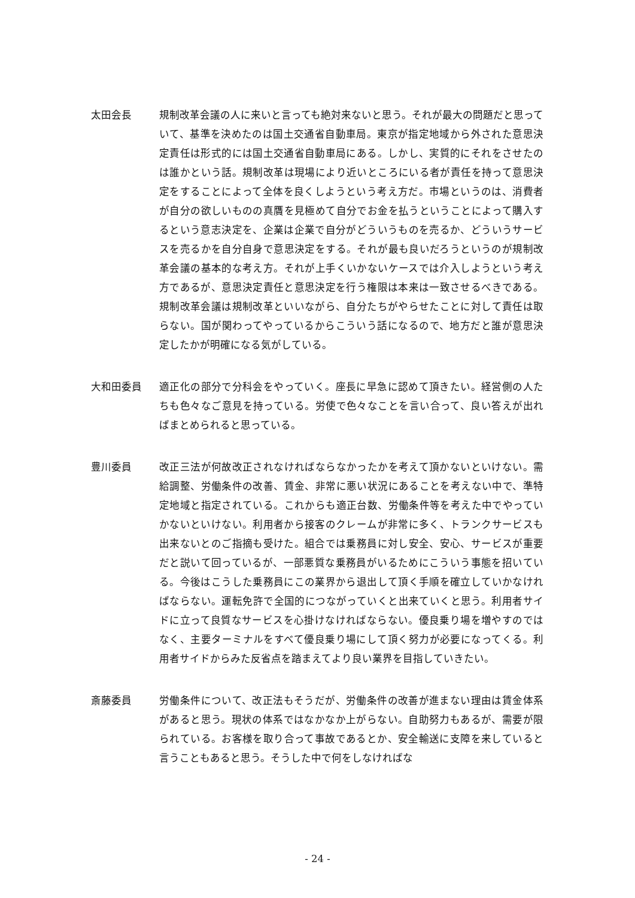太田会長 規制改革会議の人に来いと言っても絶対来ないと思う。それが最大の問題だと思っていて、基準を決めたのは国土交通省自動車局。東京が指定地域から外された意思決定責任は形式的には国土交通省自動車局にある。しかし、実質的にそれをさせたのは誰かという話。規制改革は現場により近いところにいる者が責任を持って意思決定をすることによって全体を良くしようという考え方だ。市場というのは、消費者が自分の欲しいものの真贋を見極めて自分でお金を払うということによって購入するという意志決定を、企業は企業で自分がどういうものを売るか、どういうサービスを売るかを自分自身で意思決定をする。それが最も良いだろうというのが規制改革会議の基本的な考え方。それが上手くいかないケースでは介入しようという考え方であるが、意思決定責任と意思決定を行う権限は本来は一致させるべきである。規制改革会議は規制改革といいながら、自分たちがやらせたことに対して責任は取らない。国が関わってやっているからこういう話になるので、地方だと誰が意思決定したかが明確になる気がしている。
大和田委員 適正化の部分で分科会をやっていく。座長に早急に認めて頂きたい。経営側の人たちも色々なご意見を持っている。労使で色々なことを言い合って、良い答えが出ればまとめられると思っている。
豊川委員 改正三法が何故改正されなければならなかったかを考えて頂かないといけない。需給調整、労働条件の改善、賃金、非常に悪い状況にあることを考えない中で、準特定地域と指定されている。これからも適正台数、労働条件等を考えた中でやっていかないといけない。利用者から接客のクレームが非常に多く、トランクサービスも出来ないとのご指摘も受けた。組合では乗務員に対し安全、安心、サービスが重要だと説いて回っているが、一部悪質な乗務員がいるためにこういう事態を招いている。今後はこうした乗務員にこの業界から退出して頂く手順を確立していかなければならない。運転免許で全国的につながっていくと出来ていくと思う。利用者サイドに立って良質なサービスを心掛けなければならない。優良乗り場を増やすのではなく、主要ターミナルをすべて優良乗り場にして頂く努力が必要になってくる。利用者サイドからみた反省点を踏まえてより良い業界を目指していきたい。
斎藤委員 労働条件について、改正法もそうだが、労働条件の改善が進まない理由は賃金体系があると思う。現状の体系ではなかなか上がらない。自助努力もあるが、需要が限られている。お客様を取り合って事故であるとか、安全輸送に支障を来していると言うこともあると思う。そうした中で何をしなければな
- 24 -